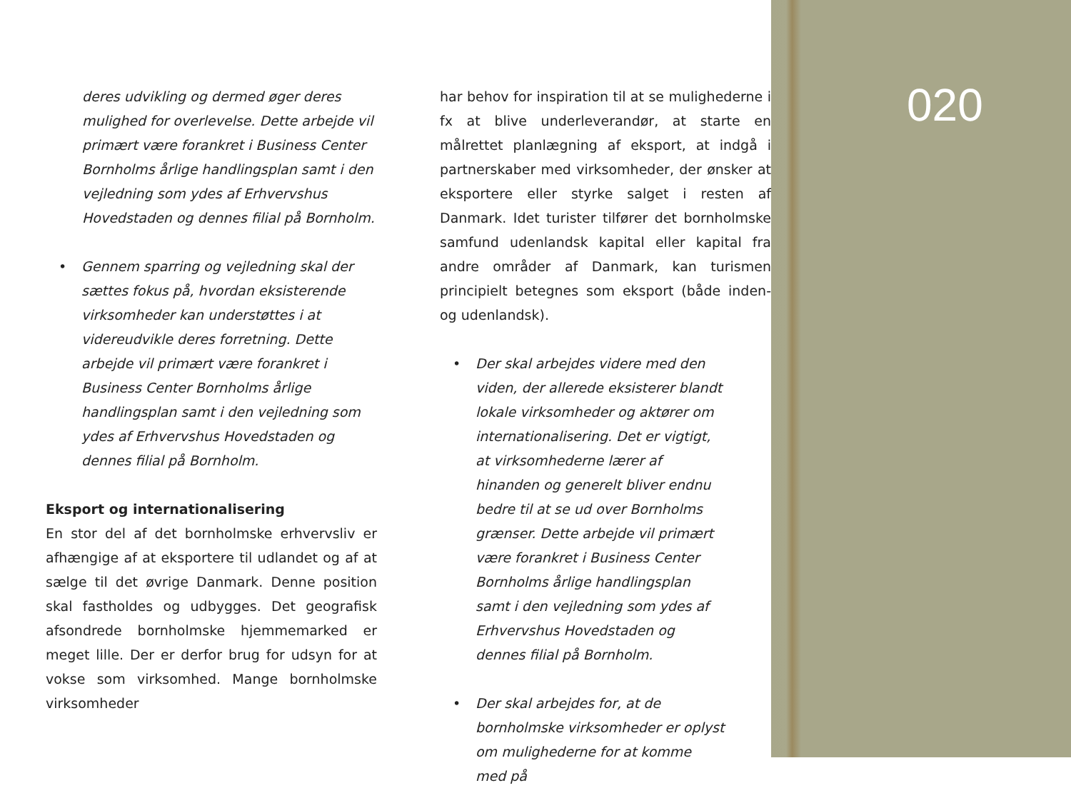deres udvikling og dermed øger deres mulighed for overlevelse. Dette arbejde vil primært være forankret i Business Center Bornholms årlige handlingsplan samt i den vejledning som ydes af Erhvervshus Hovedstaden og dennes filial på Bornholm.
• Gennem sparring og vejledning skal der sættes fokus på, hvordan eksisterende virksomheder kan understøttes i at videreudvikle deres forretning. Dette arbejde vil primært være forankret i Business Center Bornholms årlige handlingsplan samt i den vejledning som ydes af Erhvervshus Hovedstaden og dennes filial på Bornholm.
Eksport og internationalisering
En stor del af det bornholmske erhvervsliv er afhængige af at eksportere til udlandet og af at sælge til det øvrige Danmark. Denne position skal fastholdes og udbygges. Det geografisk afsondrede bornholmske hjemmemarked er meget lille. Der er derfor brug for udsyn for at vokse som virksomhed. Mange bornholmske virksomheder
har behov for inspiration til at se mulighederne i fx at blive underleverandør, at starte en målrettet planlægning af eksport, at indgå i partnerskaber med virksomheder, der ønsker at eksportere eller styrke salget i resten af Danmark. Idet turister tilfører det bornholmske samfund udenlandsk kapital eller kapital fra andre områder af Danmark, kan turismen principielt betegnes som eksport (både inden- og udenlandsk).
• Der skal arbejdes videre med den viden, der allerede eksisterer blandt lokale virksomheder og aktører om internationalisering. Det er vigtigt, at virksomhederne lærer af hinanden og generelt bliver endnu bedre til at se ud over Bornholms grænser. Dette arbejde vil primært være forankret i Business Center Bornholms årlige handlingsplan samt i den vejledning som ydes af Erhvervshus Hovedstaden og dennes filial på Bornholm.
• Der skal arbejdes for, at de bornholmske virksomheder er oplyst om mulighederne for at komme med på
020